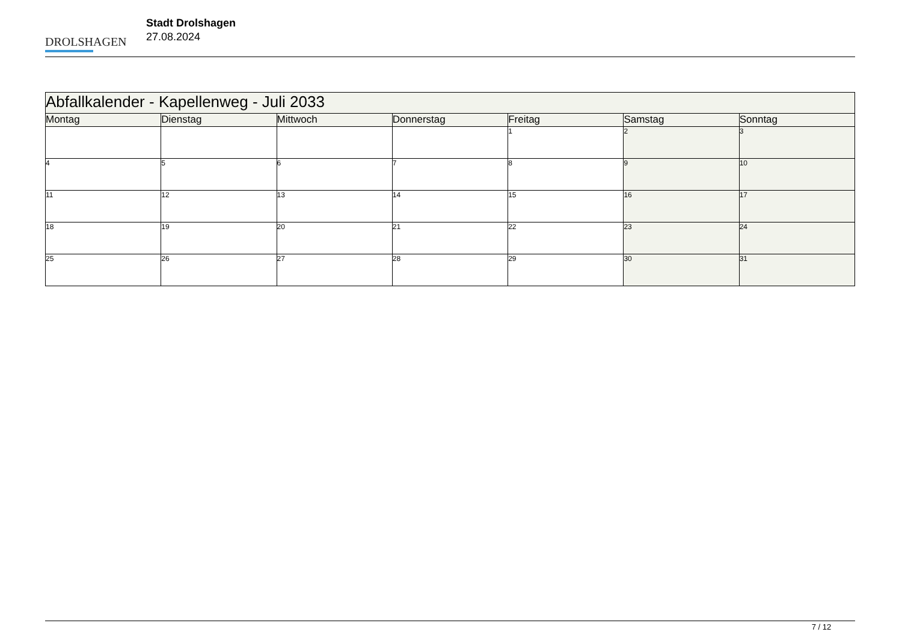DROLSHAGEN
Stadt Drolshagen
27.08.2024
| Abfallkalender - Kapellenweg - Juli 2033 | | | | | | |
| --- | --- | --- | --- | --- | --- | --- |
| Montag | Dienstag | Mittwoch | Donnerstag | Freitag | Samstag | Sonntag |
| | | | | 1 | 2 | 3 |
| 4 | 5 | 6 | 7 | 8 | 9 | 10 |
| 11 | 12 | 13 | 14 | 15 | 16 | 17 |
| 18 | 19 | 20 | 21 | 22 | 23 | 24 |
| 25 | 26 | 27 | 28 | 29 | 30 | 31 |
7 / 12